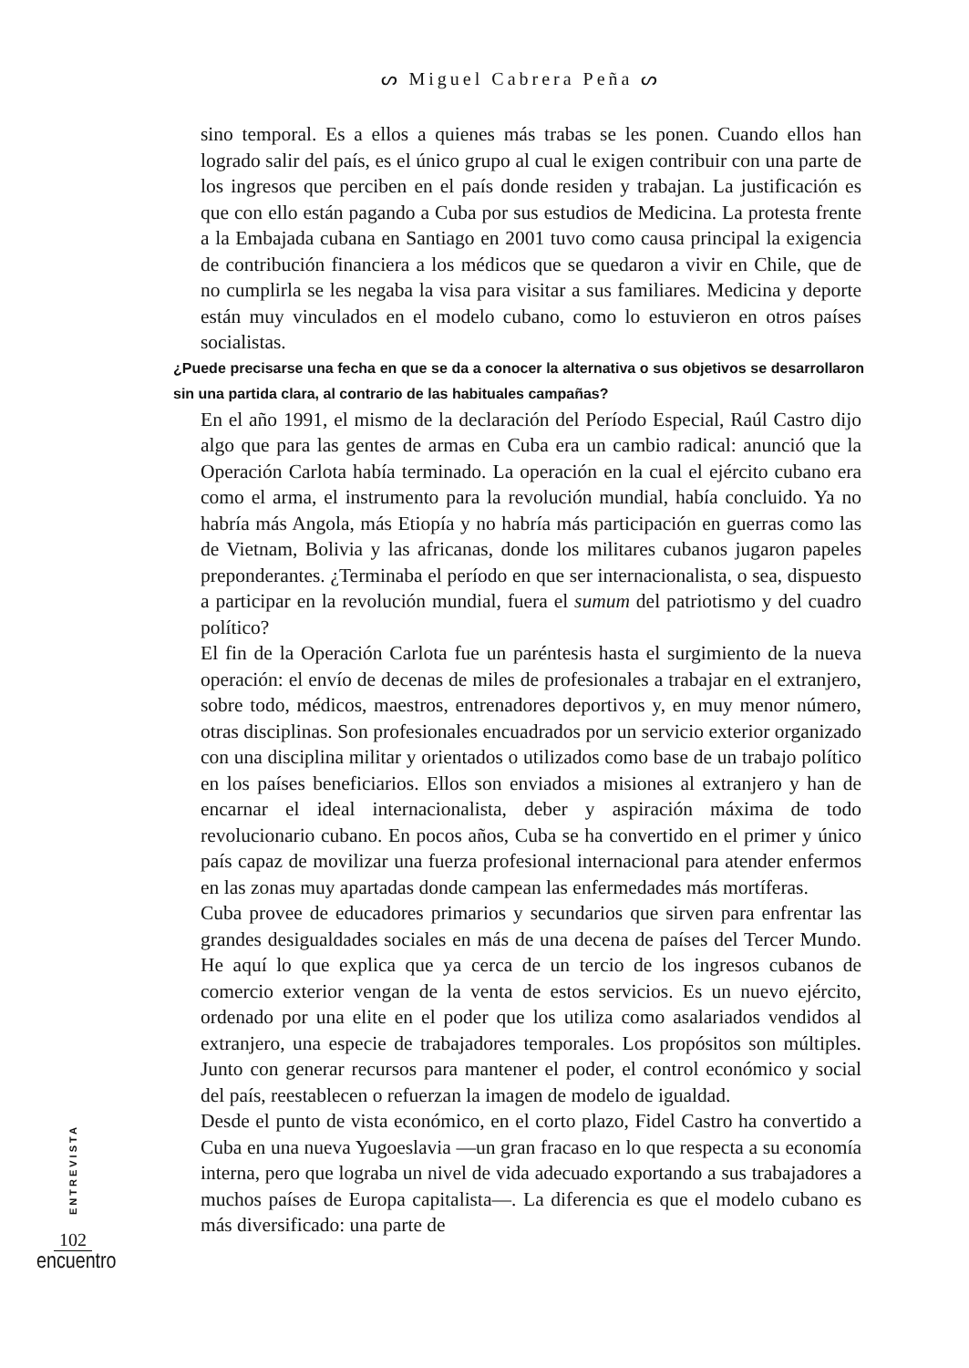ᔕ Miguel Cabrera Peña ᔕ
sino temporal. Es a ellos a quienes más trabas se les ponen. Cuando ellos han logrado salir del país, es el único grupo al cual le exigen contribuir con una parte de los ingresos que perciben en el país donde residen y trabajan. La justificación es que con ello están pagando a Cuba por sus estudios de Medicina. La protesta frente a la Embajada cubana en Santiago en 2001 tuvo como causa principal la exigencia de contribución financiera a los médicos que se quedaron a vivir en Chile, que de no cumplirla se les negaba la visa para visitar a sus familiares. Medicina y deporte están muy vinculados en el modelo cubano, como lo estuvieron en otros países socialistas.
¿Puede precisarse una fecha en que se da a conocer la alternativa o sus objetivos se desarrollaron sin una partida clara, al contrario de las habituales campañas?
En el año 1991, el mismo de la declaración del Período Especial, Raúl Castro dijo algo que para las gentes de armas en Cuba era un cambio radical: anunció que la Operación Carlota había terminado. La operación en la cual el ejército cubano era como el arma, el instrumento para la revolución mundial, había concluido. Ya no habría más Angola, más Etiopía y no habría más participación en guerras como las de Vietnam, Bolivia y las africanas, donde los militares cubanos jugaron papeles preponderantes. ¿Terminaba el período en que ser internacionalista, o sea, dispuesto a participar en la revolución mundial, fuera el sumum del patriotismo y del cuadro político?
El fin de la Operación Carlota fue un paréntesis hasta el surgimiento de la nueva operación: el envío de decenas de miles de profesionales a trabajar en el extranjero, sobre todo, médicos, maestros, entrenadores deportivos y, en muy menor número, otras disciplinas. Son profesionales encuadrados por un servicio exterior organizado con una disciplina militar y orientados o utilizados como base de un trabajo político en los países beneficiarios. Ellos son enviados a misiones al extranjero y han de encarnar el ideal internacionalista, deber y aspiración máxima de todo revolucionario cubano. En pocos años, Cuba se ha convertido en el primer y único país capaz de movilizar una fuerza profesional internacional para atender enfermos en las zonas muy apartadas donde campean las enfermedades más mortíferas.
Cuba provee de educadores primarios y secundarios que sirven para enfrentar las grandes desigualdades sociales en más de una decena de países del Tercer Mundo. He aquí lo que explica que ya cerca de un tercio de los ingresos cubanos de comercio exterior vengan de la venta de estos servicios. Es un nuevo ejército, ordenado por una elite en el poder que los utiliza como asalariados vendidos al extranjero, una especie de trabajadores temporales. Los propósitos son múltiples. Junto con generar recursos para mantener el poder, el control económico y social del país, reestablecen o refuerzan la imagen de modelo de igualdad.
Desde el punto de vista económico, en el corto plazo, Fidel Castro ha convertido a Cuba en una nueva Yugoeslavia —un gran fracaso en lo que respecta a su economía interna, pero que lograba un nivel de vida adecuado exportando a sus trabajadores a muchos países de Europa capitalista—. La diferencia es que el modelo cubano es más diversificado: una parte de
ENTREVISTA
102
encuentro